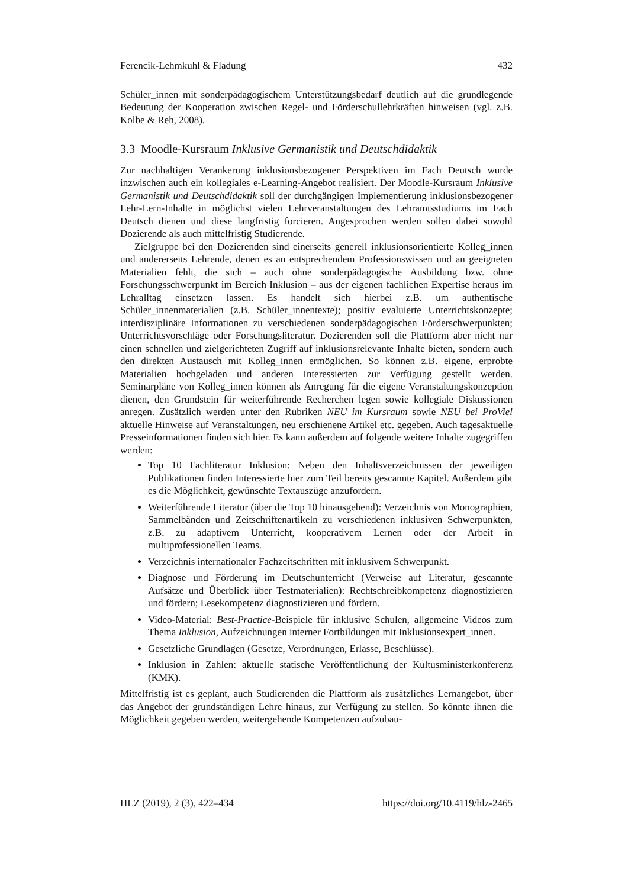Ferencik-Lehmkuhl & Fladung 432
Schüler_innen mit sonderpädagogischem Unterstützungsbedarf deutlich auf die grundlegende Bedeutung der Kooperation zwischen Regel- und Förderschullehrkräften hinweisen (vgl. z.B. Kolbe & Reh, 2008).
3.3 Moodle-Kursraum Inklusive Germanistik und Deutschdidaktik
Zur nachhaltigen Verankerung inklusionsbezogener Perspektiven im Fach Deutsch wurde inzwischen auch ein kollegiales e-Learning-Angebot realisiert. Der Moodle-Kursraum Inklusive Germanistik und Deutschdidaktik soll der durchgängigen Implementierung inklusionsbezogener Lehr-Lern-Inhalte in möglichst vielen Lehrveranstaltungen des Lehramtsstudiums im Fach Deutsch dienen und diese langfristig forcieren. Angesprochen werden sollen dabei sowohl Dozierende als auch mittelfristig Studierende.
Zielgruppe bei den Dozierenden sind einerseits generell inklusionsorientierte Kolleg_innen und andererseits Lehrende, denen es an entsprechendem Professionswissen und an geeigneten Materialien fehlt, die sich – auch ohne sonderpädagogische Ausbildung bzw. ohne Forschungsschwerpunkt im Bereich Inklusion – aus der eigenen fachlichen Expertise heraus im Lehralltag einsetzen lassen. Es handelt sich hierbei z.B. um authentische Schüler_innenmaterialien (z.B. Schüler_innentexte); positiv evaluierte Unterrichtskonzepte; interdisziplinäre Informationen zu verschiedenen sonderpädagogischen Förderschwerpunkten; Unterrichtsvorschläge oder Forschungsliteratur. Dozierenden soll die Plattform aber nicht nur einen schnellen und zielgerichteten Zugriff auf inklusionsrelevante Inhalte bieten, sondern auch den direkten Austausch mit Kolleg_innen ermöglichen. So können z.B. eigene, erprobte Materialien hochgeladen und anderen Interessierten zur Verfügung gestellt werden. Seminarpläne von Kolleg_innen können als Anregung für die eigene Veranstaltungskonzeption dienen, den Grundstein für weiterführende Recherchen legen sowie kollegiale Diskussionen anregen. Zusätzlich werden unter den Rubriken NEU im Kursraum sowie NEU bei ProViel aktuelle Hinweise auf Veranstaltungen, neu erschienene Artikel etc. gegeben. Auch tagesaktuelle Presseinformationen finden sich hier. Es kann außerdem auf folgende weitere Inhalte zugegriffen werden:
Top 10 Fachliteratur Inklusion: Neben den Inhaltsverzeichnissen der jeweiligen Publikationen finden Interessierte hier zum Teil bereits gescannte Kapitel. Außerdem gibt es die Möglichkeit, gewünschte Textauszüge anzufordern.
Weiterführende Literatur (über die Top 10 hinausgehend): Verzeichnis von Monographien, Sammelbänden und Zeitschriftenartikeln zu verschiedenen inklusiven Schwerpunkten, z.B. zu adaptivem Unterricht, kooperativem Lernen oder der Arbeit in multiprofessionellen Teams.
Verzeichnis internationaler Fachzeitschriften mit inklusivem Schwerpunkt.
Diagnose und Förderung im Deutschunterricht (Verweise auf Literatur, gescannte Aufsätze und Überblick über Testmaterialien): Rechtschreibkompetenz diagnostizieren und fördern; Lesekompetenz diagnostizieren und fördern.
Video-Material: Best-Practice-Beispiele für inklusive Schulen, allgemeine Videos zum Thema Inklusion, Aufzeichnungen interner Fortbildungen mit Inklusionsexpert_innen.
Gesetzliche Grundlagen (Gesetze, Verordnungen, Erlasse, Beschlüsse).
Inklusion in Zahlen: aktuelle statische Veröffentlichung der Kultusministerkonferenz (KMK).
Mittelfristig ist es geplant, auch Studierenden die Plattform als zusätzliches Lernangebot, über das Angebot der grundständigen Lehre hinaus, zur Verfügung zu stellen. So könnte ihnen die Möglichkeit gegeben werden, weitergehende Kompetenzen aufzubau-
HLZ (2019), 2 (3), 422–434 https://doi.org/10.4119/hlz-2465